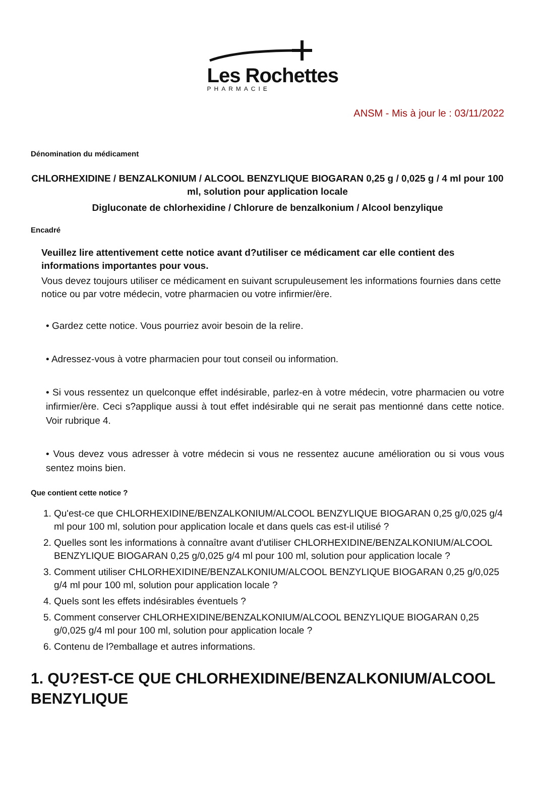Les Rochettes
PHARMACIE
ANSM - Mis à jour le : 03/11/2022
Dénomination du médicament
CHLORHEXIDINE / BENZALKONIUM / ALCOOL BENZYLIQUE BIOGARAN 0,25 g / 0,025 g / 4 ml pour 100 ml, solution pour application locale
Digluconate de chlorhexidine / Chlorure de benzalkonium / Alcool benzylique
Encadré
Veuillez lire attentivement cette notice avant d?utiliser ce médicament car elle contient des informations importantes pour vous.
Vous devez toujours utiliser ce médicament en suivant scrupuleusement les informations fournies dans cette notice ou par votre médecin, votre pharmacien ou votre infirmier/ère.
• Gardez cette notice. Vous pourriez avoir besoin de la relire.
• Adressez-vous à votre pharmacien pour tout conseil ou information.
• Si vous ressentez un quelconque effet indésirable, parlez-en à votre médecin, votre pharmacien ou votre infirmier/ère. Ceci s?applique aussi à tout effet indésirable qui ne serait pas mentionné dans cette notice. Voir rubrique 4.
• Vous devez vous adresser à votre médecin si vous ne ressentez aucune amélioration ou si vous vous sentez moins bien.
Que contient cette notice ?
1. Qu'est-ce que CHLORHEXIDINE/BENZALKONIUM/ALCOOL BENZYLIQUE BIOGARAN 0,25 g/0,025 g/4 ml pour 100 ml, solution pour application locale et dans quels cas est-il utilisé ?
2. Quelles sont les informations à connaître avant d'utiliser CHLORHEXIDINE/BENZALKONIUM/ALCOOL BENZYLIQUE BIOGARAN 0,25 g/0,025 g/4 ml pour 100 ml, solution pour application locale ?
3. Comment utiliser CHLORHEXIDINE/BENZALKONIUM/ALCOOL BENZYLIQUE BIOGARAN 0,25 g/0,025 g/4 ml pour 100 ml, solution pour application locale ?
4. Quels sont les effets indésirables éventuels ?
5. Comment conserver CHLORHEXIDINE/BENZALKONIUM/ALCOOL BENZYLIQUE BIOGARAN 0,25 g/0,025 g/4 ml pour 100 ml, solution pour application locale ?
6. Contenu de l?emballage et autres informations.
1. QU?EST-CE QUE CHLORHEXIDINE/BENZALKONIUM/ALCOOL BENZYLIQUE